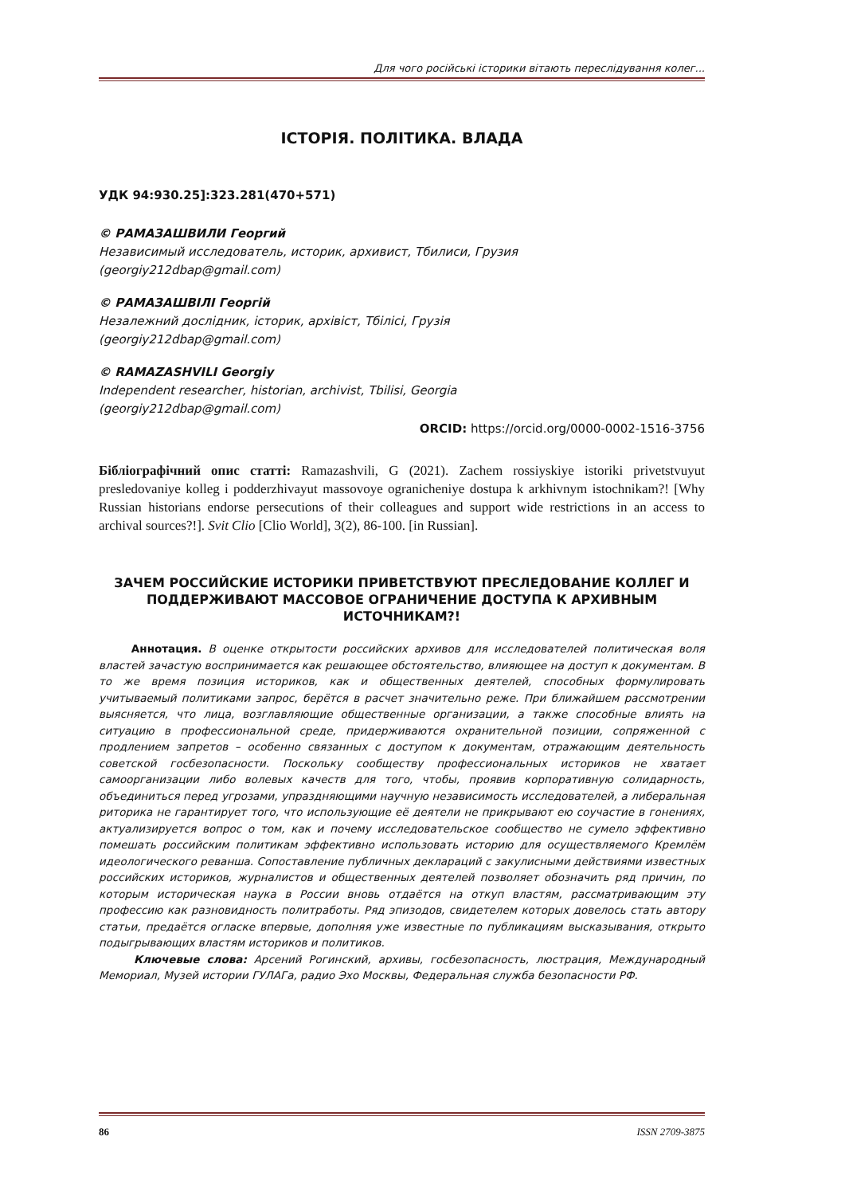Для чого російські історики вітають переслідування колег...
ІСТОРІЯ. ПОЛІТИКА. ВЛАДА
УДК 94:930.25]:323.281(470+571)
© РАМАЗАШВИЛИ Георгий
Независимый исследователь, историк, архивист, Тбилиси, Грузия
(georgiy212dbap@gmail.com)
© РАМАЗАШВІЛІ Георгій
Незалежний дослідник, історик, архівіст, Тбілісі, Грузія
(georgiy212dbap@gmail.com)
© RAMAZASHVILI Georgiy
Independent researcher, historian, archivist, Tbilisi, Georgia
(georgiy212dbap@gmail.com)
ORCID: https://orcid.org/0000-0002-1516-3756
Бібліографічний опис статті: Ramazashvili, G (2021). Zachem rossiyskiye istoriki privetstvuyut presledovaniye kolleg i podderzhivayut massovoye ogranicheniye dostupa k arkhivnym istochnikam?! [Why Russian historians endorse persecutions of their colleagues and support wide restrictions in an access to archival sources?!]. Svit Clio [Clio World], 3(2), 86-100. [in Russian].
ЗАЧЕМ РОССИЙСКИЕ ИСТОРИКИ ПРИВЕТСТВУЮТ ПРЕСЛЕДОВАНИЕ КОЛЛЕГ И ПОДДЕРЖИВАЮТ МАССОВОЕ ОГРАНИЧЕНИЕ ДОСТУПА К АРХИВНЫМ ИСТОЧНИКАМ?!
Аннотация. В оценке открытости российских архивов для исследователей политическая воля властей зачастую воспринимается как решающее обстоятельство, влияющее на доступ к документам. В то же время позиция историков, как и общественных деятелей, способных формулировать учитываемый политиками запрос, берётся в расчет значительно реже. При ближайшем рассмотрении выясняется, что лица, возглавляющие общественные организации, а также способные влиять на ситуацию в профессиональной среде, придерживаются охранительной позиции, сопряженной с продлением запретов – особенно связанных с доступом к документам, отражающим деятельность советской госбезопасности. Поскольку сообществу профессиональных историков не хватает самоорганизации либо волевых качеств для того, чтобы, проявив корпоративную солидарность, объединиться перед угрозами, упраздняющими научную независимость исследователей, а либеральная риторика не гарантирует того, что использующие её деятели не прикрывают ею соучастие в гонениях, актуализируется вопрос о том, как и почему исследовательское сообщество не сумело эффективно помешать российским политикам эффективно использовать историю для осуществляемого Кремлём идеологического реванша. Сопоставление публичных деклараций с закулисными действиями известных российских историков, журналистов и общественных деятелей позволяет обозначить ряд причин, по которым историческая наука в России вновь отдаётся на откуп властям, рассматривающим эту профессию как разновидность политработы. Ряд эпизодов, свидетелем которых довелось стать автору статьи, предаётся огласке впервые, дополняя уже известные по публикациям высказывания, открыто подыгрывающих властям историков и политиков.
Ключевые слова: Арсений Рогинский, архивы, госбезопасность, люстрация, Международный Мемориал, Музей истории ГУЛАГа, радио Эхо Москвы, Федеральная служба безопасности РФ.
86 ISSN 2709-3875